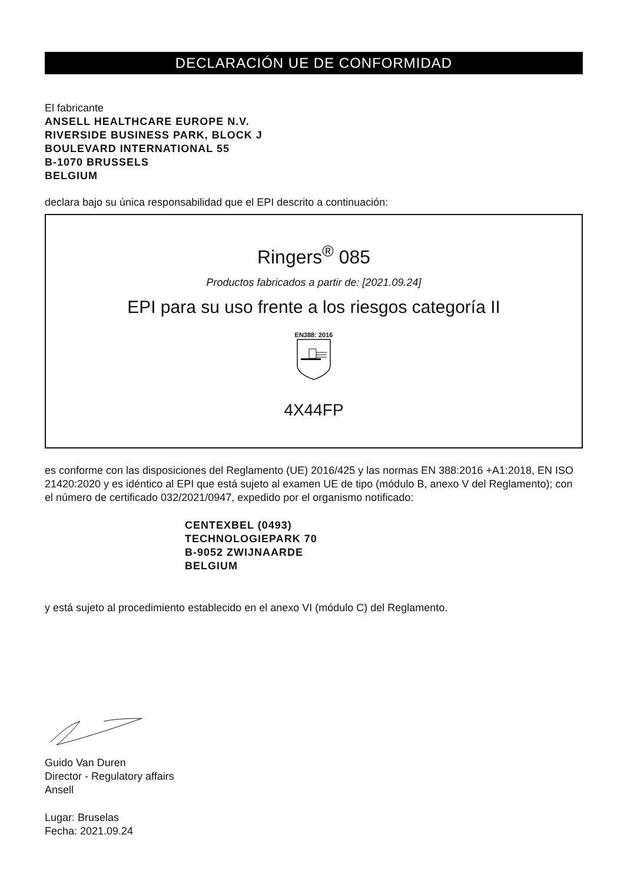DECLARACIÓN UE DE CONFORMIDAD
El fabricante
ANSELL HEALTHCARE EUROPE N.V.
RIVERSIDE BUSINESS PARK, BLOCK J
BOULEVARD INTERNATIONAL 55
B-1070 BRUSSELS
BELGIUM
declara bajo su única responsabilidad que el EPI descrito a continuación:
Ringers<sup>®</sup> 085
Productos fabricados a partir de: [2021.09.24]
EPI para su uso frente a los riesgos categoría II
EN388: 2016
4X44FP
es conforme con las disposiciones del Reglamento (UE) 2016/425 y las normas EN 388:2016 +A1:2018, EN ISO 21420:2020 y es idéntico al EPI que está sujeto al examen UE de tipo (módulo B, anexo V del Reglamento); con el número de certificado 032/2021/0947, expedido por el organismo notificado:
CENTEXBEL (0493)
TECHNOLOGIEPARK 70
B-9052 ZWIJNAARDE
BELGIUM
y está sujeto al procedimiento establecido en el anexo VI (módulo C) del Reglamento.
Guido Van Duren
Director - Regulatory affairs
Ansell
Lugar: Bruselas
Fecha: 2021.09.24